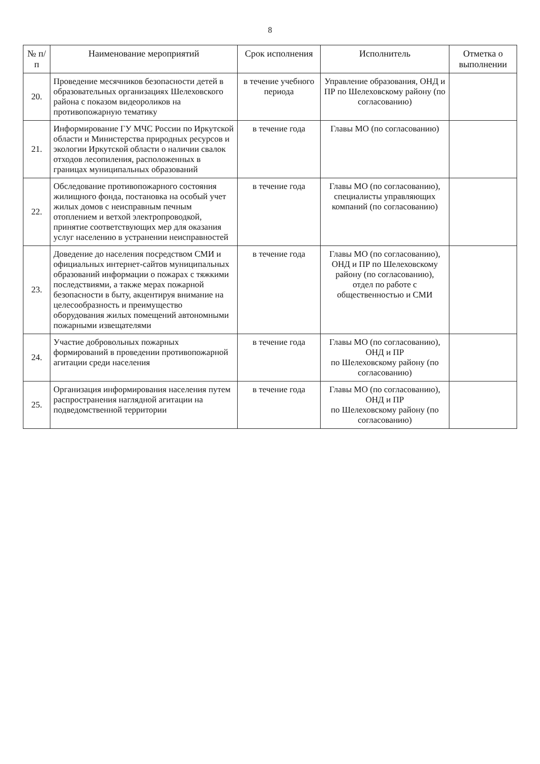8
| № п/п | Наименование мероприятий | Срок исполнения | Исполнитель | Отметка о выполнении |
| --- | --- | --- | --- | --- |
| 20. | Проведение месячников безопасности детей в образовательных организациях Шелеховского района с показом видеороликов на противопожарную тематику | в течение учебного периода | Управление образования, ОНД и ПР по Шелеховскому району (по согласованию) | |
| 21. | Информирование ГУ МЧС России по Иркутской области и Министерства природных ресурсов и экологии Иркутской области о наличии свалок отходов лесопиления, расположенных в границах муниципальных образований | в течение года | Главы МО (по согласованию) | |
| 22. | Обследование противопожарного состояния жилищного фонда, постановка на особый учет жилых домов с неисправным печным отоплением и ветхой электропроводкой, принятие соответствующих мер для оказания услуг населению в устранении неисправностей | в течение года | Главы МО (по согласованию), специалисты управляющих компаний (по согласованию) | |
| 23. | Доведение до населения посредством СМИ и официальных интернет-сайтов муниципальных образований информации о пожарах с тяжкими последствиями, а также мерах пожарной безопасности в быту, акцентируя внимание на целесообразность и преимущество оборудования жилых помещений автономными пожарными извещателями | в течение года | Главы МО (по согласованию), ОНД и ПР по Шелеховскому району (по согласованию), отдел по работе с общественностью и СМИ | |
| 24. | Участие добровольных пожарных формирований в проведении противопожарной агитации среди населения | в течение года | Главы МО (по согласованию), ОНД и ПР по Шелеховскому району (по согласованию) | |
| 25. | Организация информирования населения путем распространения наглядной агитации на подведомственной территории | в течение года | Главы МО (по согласованию), ОНД и ПР по Шелеховскому району (по согласованию) | |